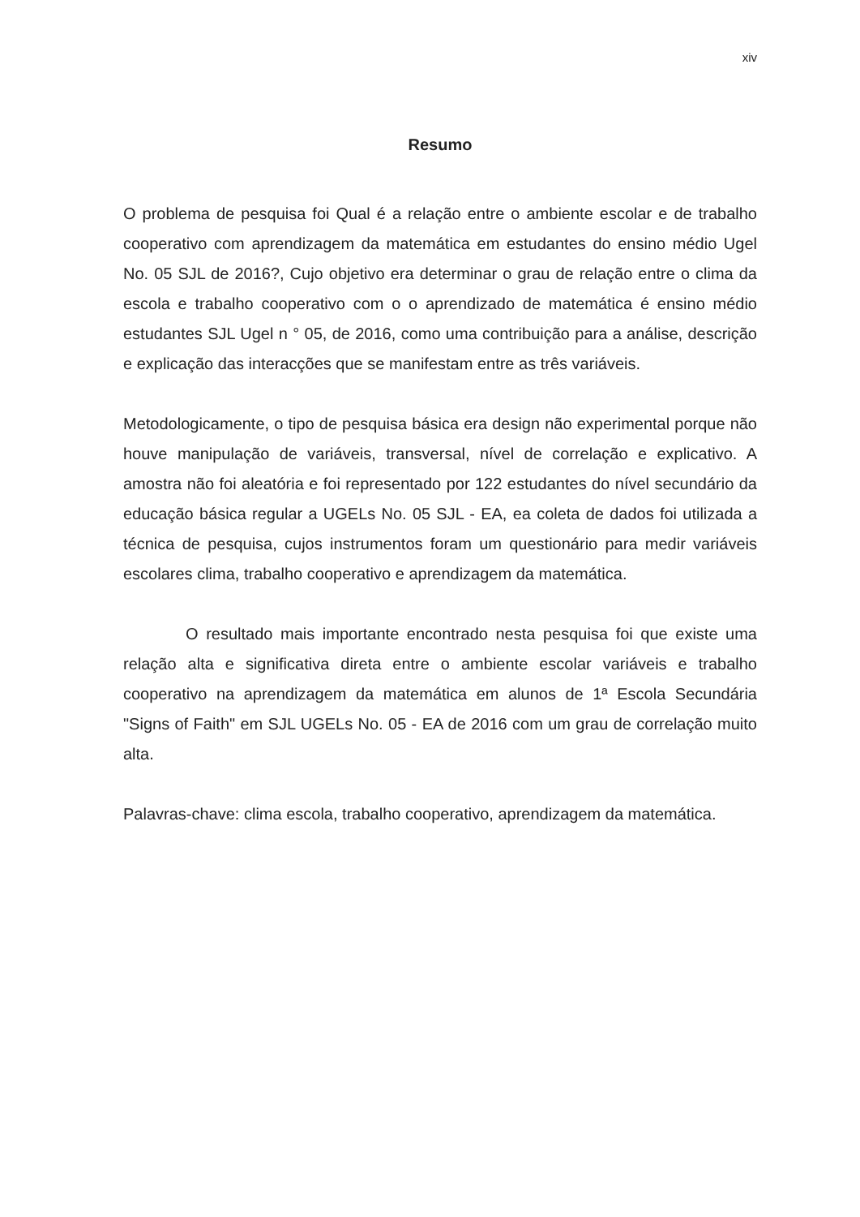xiv
Resumo
O problema de pesquisa foi Qual é a relação entre o ambiente escolar e de trabalho cooperativo com aprendizagem da matemática em estudantes do ensino médio Ugel No. 05 SJL de 2016?, Cujo objetivo era determinar o grau de relação entre o clima da escola e trabalho cooperativo com o o aprendizado de matemática é ensino médio estudantes SJL Ugel n ° 05, de 2016, como uma contribuição para a análise, descrição e explicação das interacções que se manifestam entre as três variáveis.
Metodologicamente, o tipo de pesquisa básica era design não experimental porque não houve manipulação de variáveis, transversal, nível de correlação e explicativo. A amostra não foi aleatória e foi representado por 122 estudantes do nível secundário da educação básica regular a UGELs No. 05 SJL - EA, ea coleta de dados foi utilizada a técnica de pesquisa, cujos instrumentos foram um questionário para medir variáveis escolares clima, trabalho cooperativo e aprendizagem da matemática.
O resultado mais importante encontrado nesta pesquisa foi que existe uma relação alta e significativa direta entre o ambiente escolar variáveis e trabalho cooperativo na aprendizagem da matemática em alunos de 1ª Escola Secundária "Signs of Faith" em SJL UGELs No. 05 - EA de 2016 com um grau de correlação muito alta.
Palavras-chave: clima escola, trabalho cooperativo, aprendizagem da matemática.